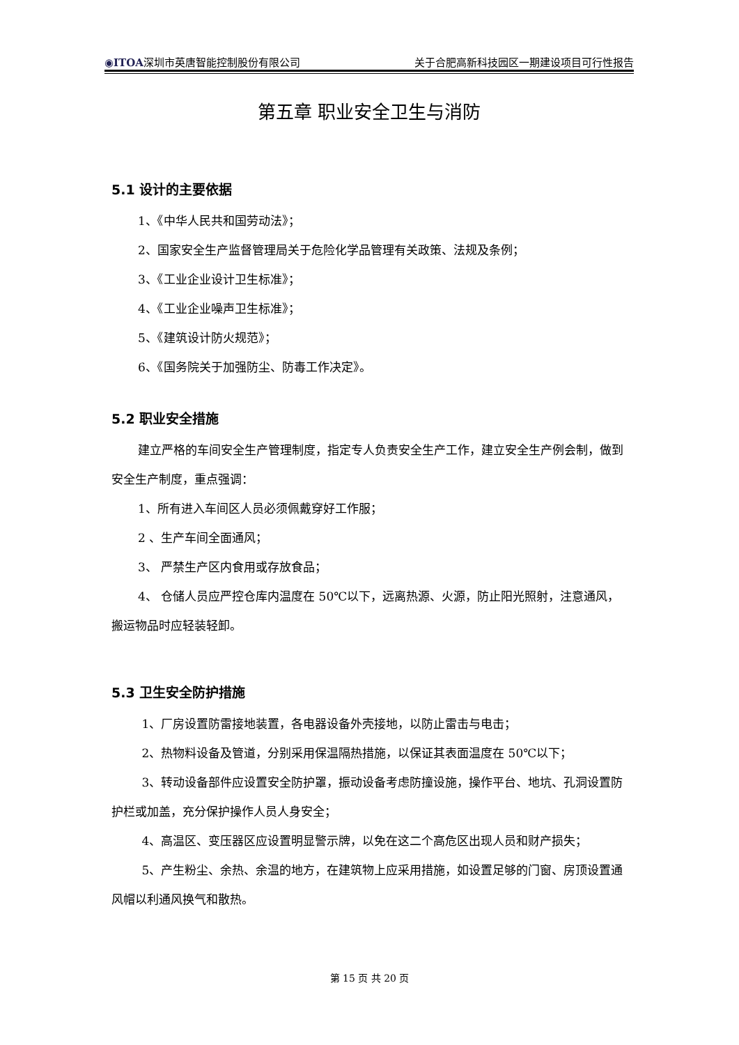◉ITOA深圳市英唐智能控制股份有限公司 关于合肥高新科技园区一期建设项目可行性报告
第五章 职业安全卫生与消防
5.1 设计的主要依据
1、《中华人民共和国劳动法》；
2、国家安全生产监督管理局关于危险化学品管理有关政策、法规及条例；
3、《工业企业设计卫生标准》；
4、《工业企业噪声卫生标准》；
5、《建筑设计防火规范》；
6、《国务院关于加强防尘、防毒工作决定》。
5.2 职业安全措施
建立严格的车间安全生产管理制度，指定专人负责安全生产工作，建立安全生产例会制，做到安全生产制度，重点强调：
1、所有进入车间区人员必须佩戴穿好工作服；
2 、生产车间全面通风；
3、 严禁生产区内食用或存放食品；
4、 仓储人员应严控仓库内温度在 50℃以下，远离热源、火源，防止阳光照射，注意通风，搬运物品时应轻装轻卸。
5.3 卫生安全防护措施
1、厂房设置防雷接地装置，各电器设备外壳接地，以防止雷击与电击；
2、热物料设备及管道，分别采用保温隔热措施，以保证其表面温度在 50℃以下；
3、转动设备部件应设置安全防护罩，振动设备考虑防撞设施，操作平台、地坑、孔洞设置防护栏或加盖，充分保护操作人员人身安全；
4、高温区、变压器区应设置明显警示牌，以免在这二个高危区出现人员和财产损失；
5、产生粉尘、余热、余温的地方，在建筑物上应采用措施，如设置足够的门窗、房顶设置通风帽以利通风换气和散热。
第 15 页 共 20 页